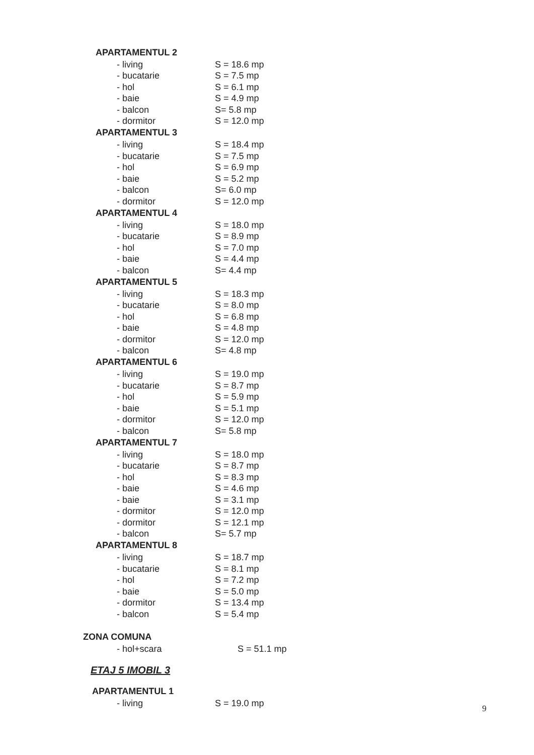| APARTAMENTUL 2 | |
| --- | --- |
| - living | S = 18.6 mp |
| - bucatarie | S = 7.5 mp |
| - hol | S = 6.1 mp |
| - baie | S = 4.9 mp |
| - balcon | S= 5.8 mp |
| - dormitor | S = 12.0 mp |
| APARTAMENTUL 3 | |
| - living | S = 18.4 mp |
| - bucatarie | S = 7.5 mp |
| - hol | S = 6.9 mp |
| - baie | S = 5.2 mp |
| - balcon | S= 6.0 mp |
| - dormitor | S = 12.0 mp |
| APARTAMENTUL 4 | |
| - living | S = 18.0 mp |
| - bucatarie | S = 8.9 mp |
| - hol | S = 7.0 mp |
| - baie | S = 4.4 mp |
| - balcon | S= 4.4 mp |
| APARTAMENTUL 5 | |
| - living | S = 18.3 mp |
| - bucatarie | S = 8.0 mp |
| - hol | S = 6.8 mp |
| - baie | S = 4.8 mp |
| - dormitor | S = 12.0 mp |
| - balcon | S= 4.8 mp |
| APARTAMENTUL 6 | |
| - living | S = 19.0 mp |
| - bucatarie | S = 8.7 mp |
| - hol | S = 5.9 mp |
| - baie | S = 5.1 mp |
| - dormitor | S = 12.0 mp |
| - balcon | S= 5.8 mp |
| APARTAMENTUL 7 | |
| - living | S = 18.0 mp |
| - bucatarie | S = 8.7 mp |
| - hol | S = 8.3 mp |
| - baie | S = 4.6 mp |
| - baie | S = 3.1 mp |
| - dormitor | S = 12.0 mp |
| - dormitor | S = 12.1 mp |
| - balcon | S= 5.7 mp |
| APARTAMENTUL 8 | |
| - living | S = 18.7 mp |
| - bucatarie | S = 8.1 mp |
| - hol | S = 7.2 mp |
| - baie | S = 5.0 mp |
| - dormitor | S = 13.4 mp |
| - balcon | S = 5.4 mp |
| ZONA COMUNA | |
| - hol+scara | S = 51.1 mp |
ETAJ 5 IMOBIL 3
| APARTAMENTUL 1 | |
| --- | --- |
| - living | S = 19.0 mp |
9